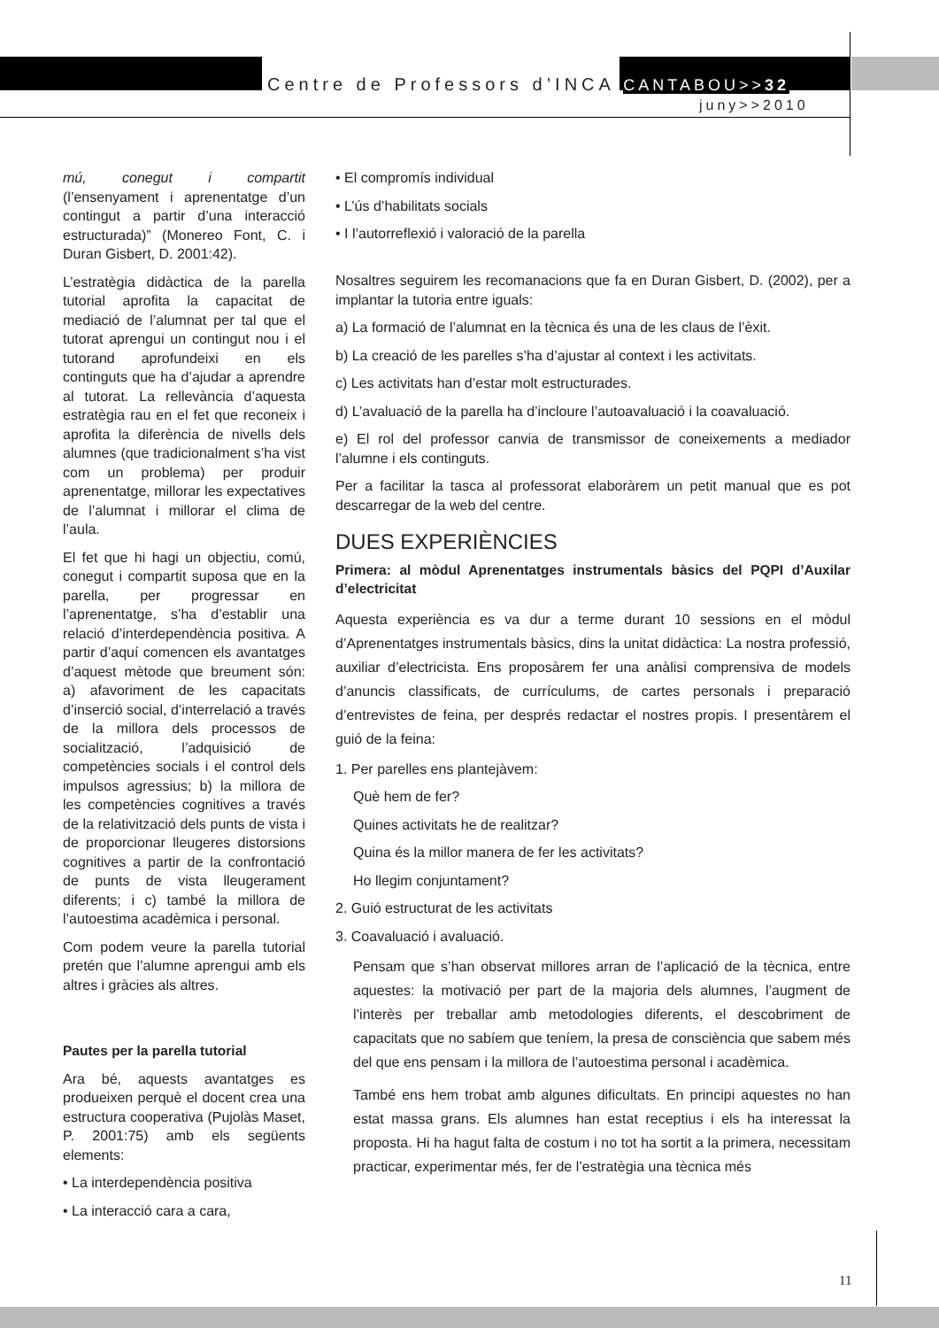Centre de Professors d’INCA CANTABOU>>32
juny>>2010
mú, conegut i compartit (l’ensenyament i aprenentatge d’un contingut a partir d’una interacció estructurada)” (Monereo Font, C. i Duran Gisbert, D. 2001:42).
L’estratègia didàctica de la parella tutorial aprofita la capacitat de mediació de l’alumnat per tal que el tutorat aprengui un contingut nou i el tutorand aprofundeixi en els continguts que ha d’ajudar a aprendre al tutorat. La rellevància d’aquesta estratègia rau en el fet que reconeix i aprofita la diferència de nivells dels alumnes (que tradicionalment s’ha vist com un problema) per produir aprenentatge, millorar les expectatives de l’alumnat i millorar el clima de l’aula.
El fet que hi hagi un objectiu, comú, conegut i compartit suposa que en la parella, per progressar en l’aprenentatge, s’ha d’establir una relació d’interdependència positiva. A partir d’aquí comencen els avantatges d’aquest mètode que breument són: a) afavoriment de les capacitats d’inserció social, d’interrelació a través de la millora dels processos de socialització, l’adquisició de competències socials i el control dels impulsos agressius; b) la millora de les competències cognitives a través de la relativització dels punts de vista i de proporcionar lleugeres distorsions cognitives a partir de la confrontació de punts de vista lleugerament diferents; i c) també la millora de l’autoestima acadèmica i personal.
Com podem veure la parella tutorial pretén que l’alumne aprengui amb els altres i gràcies als altres.
Pautes per la parella tutorial
Ara bé, aquests avantatges es produeixen perquè el docent crea una estructura cooperativa (Pujolàs Maset, P. 2001:75) amb els següents elements:
• La interdependència positiva
• La interacció cara a cara,
• El compromís individual
• L’ús d’habilitats socials
• I l’autorreflexió i valoració de la parella
Nosaltres seguirem les recomanacions que fa en Duran Gisbert, D. (2002), per a implantar la tutoria entre iguals:
a) La formació de l’alumnat en la tècnica és una de les claus de l’èxit.
b) La creació de les parelles s’ha d’ajustar al context i les activitats.
c) Les activitats han d’estar molt estructurades.
d) L’avaluació de la parella ha d’incloure l’autoavaluació i la coavaluació.
e) El rol del professor canvia de transmissor de coneixements a mediador l’alumne i els continguts.
Per a facilitar la tasca al professorat elaboràrem un petit manual que es pot descarregar de la web del centre.
DUES EXPERIÈNCIES
Primera: al mòdul Aprenentatges instrumentals bàsics del PQPI d’Auxilar d’electricitat
Aquesta experiència es va dur a terme durant 10 sessions en el mòdul d’Aprenentatges instrumentals bàsics, dins la unitat didàctica: La nostra professió, auxiliar d’electricista. Ens proposàrem fer una anàlisi comprensiva de models d’anuncis classificats, de currículums, de cartes personals i preparació d’entrevistes de feina, per després redactar el nostres propis. I presentàrem el guió de la feina:
1. Per parelles ens plantejàvem:
Què hem de fer?
Quines activitats he de realitzar?
Quina és la millor manera de fer les activitats?
Ho llegim conjuntament?
2. Guió estructurat de les activitats
3. Coavaluació i avaluació.
Pensam que s’han observat millores arran de l’aplicació de la tècnica, entre aquestes: la motivació per part de la majoria dels alumnes, l’augment de l’interès per treballar amb metodologies diferents, el descobriment de capacitats que no sabíem que teníem, la presa de consciència que sabem més del que ens pensam i la millora de l’autoestima personal i acadèmica.
També ens hem trobat amb algunes dificultats. En principi aquestes no han estat massa grans. Els alumnes han estat receptius i els ha interessat la proposta. Hi ha hagut falta de costum i no tot ha sortit a la primera, necessitam practicar, experimentar més, fer de l’estratègia una tècnica més
11